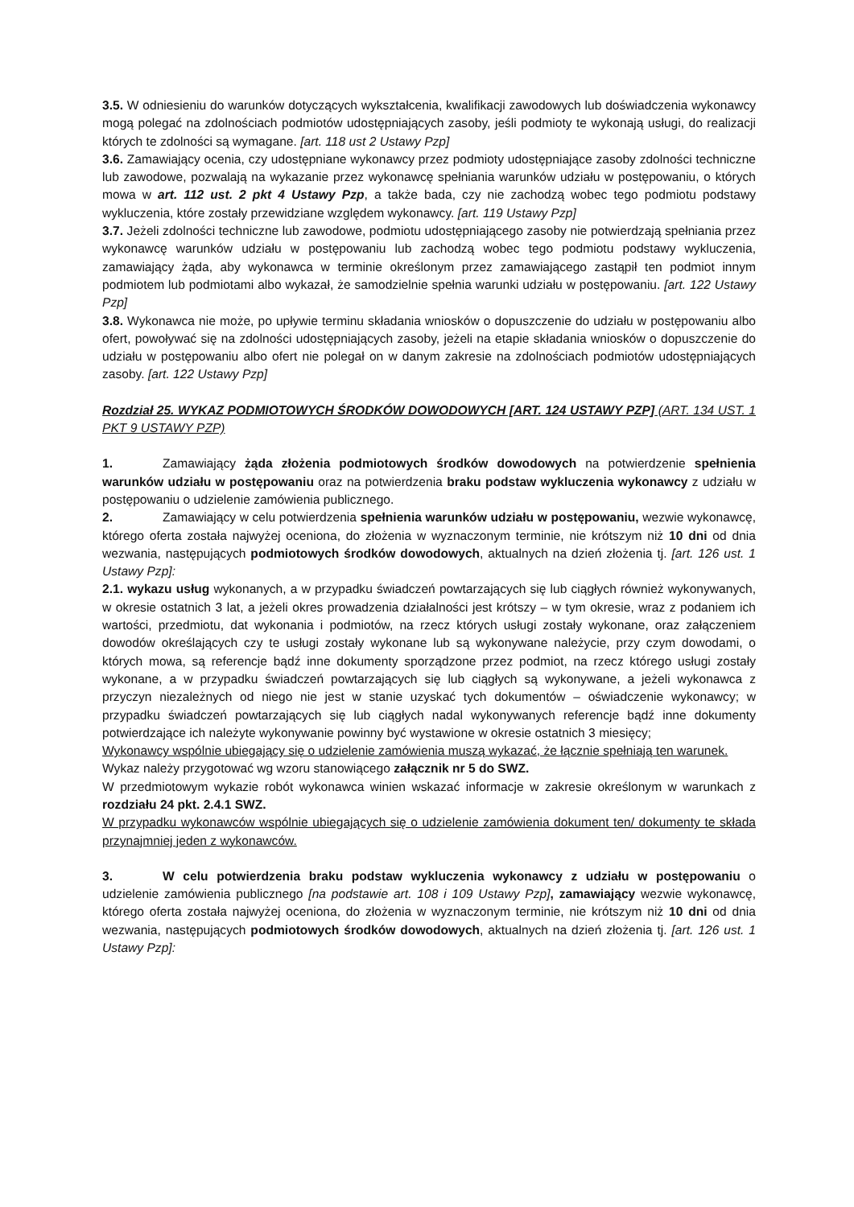3.5. W odniesieniu do warunków dotyczących wykształcenia, kwalifikacji zawodowych lub doświadczenia wykonawcy mogą polegać na zdolnościach podmiotów udostępniających zasoby, jeśli podmioty te wykonają usługi, do realizacji których te zdolności są wymagane. [art. 118 ust 2 Ustawy Pzp]
3.6. Zamawiający ocenia, czy udostępniane wykonawcy przez podmioty udostępniające zasoby zdolności techniczne lub zawodowe, pozwalają na wykazanie przez wykonawcę spełniania warunków udziału w postępowaniu, o których mowa w art. 112 ust. 2 pkt 4 Ustawy Pzp, a także bada, czy nie zachodzą wobec tego podmiotu podstawy wykluczenia, które zostały przewidziane względem wykonawcy. [art. 119 Ustawy Pzp]
3.7. Jeżeli zdolności techniczne lub zawodowe, podmiotu udostępniającego zasoby nie potwierdzają spełniania przez wykonawcę warunków udziału w postępowaniu lub zachodzą wobec tego podmiotu podstawy wykluczenia, zamawiający żąda, aby wykonawca w terminie określonym przez zamawiającego zastąpił ten podmiot innym podmiotem lub podmiotami albo wykazał, że samodzielnie spełnia warunki udziału w postępowaniu. [art. 122 Ustawy Pzp]
3.8. Wykonawca nie może, po upływie terminu składania wniosków o dopuszczenie do udziału w postępowaniu albo ofert, powoływać się na zdolności udostępniających zasoby, jeżeli na etapie składania wniosków o dopuszczenie do udziału w postępowaniu albo ofert nie polegał on w danym zakresie na zdolnościach podmiotów udostępniających zasoby. [art. 122 Ustawy Pzp]
Rozdział 25. WYKAZ PODMIOTOWYCH ŚRODKÓW DOWODOWYCH [ART. 124 USTAWY PZP] (ART. 134 UST. 1 PKT 9 USTAWY PZP)
1. Zamawiający żąda złożenia podmiotowych środków dowodowych na potwierdzenie spełnienia warunków udziału w postępowaniu oraz na potwierdzenia braku podstaw wykluczenia wykonawcy z udziału w postępowaniu o udzielenie zamówienia publicznego.
2. Zamawiający w celu potwierdzenia spełnienia warunków udziału w postępowaniu, wezwie wykonawcę, którego oferta została najwyżej oceniona, do złożenia w wyznaczonym terminie, nie krótszym niż 10 dni od dnia wezwania, następujących podmiotowych środków dowodowych, aktualnych na dzień złożenia tj. [art. 126 ust. 1 Ustawy Pzp]:
2.1. wykazu usług wykonanych, a w przypadku świadczeń powtarzających się lub ciągłych również wykonywanych, w okresie ostatnich 3 lat, a jeżeli okres prowadzenia działalności jest krótszy – w tym okresie, wraz z podaniem ich wartości, przedmiotu, dat wykonania i podmiotów, na rzecz których usługi zostały wykonane, oraz załączeniem dowodów określających czy te usługi zostały wykonane lub są wykonywane należycie, przy czym dowodami, o których mowa, są referencje bądź inne dokumenty sporządzone przez podmiot, na rzecz którego usługi zostały wykonane, a w przypadku świadczeń powtarzających się lub ciągłych są wykonywane, a jeżeli wykonawca z przyczyn niezależnych od niego nie jest w stanie uzyskać tych dokumentów – oświadczenie wykonawcy; w przypadku świadczeń powtarzających się lub ciągłych nadal wykonywanych referencje bądź inne dokumenty potwierdzające ich należyte wykonywanie powinny być wystawione w okresie ostatnich 3 miesięcy;
Wykonawcy wspólnie ubiegający się o udzielenie zamówienia muszą wykazać, że łącznie spełniają ten warunek.
Wykaz należy przygotować wg wzoru stanowiącego załącznik nr 5 do SWZ.
W przedmiotowym wykazie robót wykonawca winien wskazać informacje w zakresie określonym w warunkach z rozdziału 24 pkt. 2.4.1 SWZ.
W przypadku wykonawców wspólnie ubiegających się o udzielenie zamówienia dokument ten/ dokumenty te składa przynajmniej jeden z wykonawców.
3. W celu potwierdzenia braku podstaw wykluczenia wykonawcy z udziału w postępowaniu o udzielenie zamówienia publicznego [na podstawie art. 108 i 109 Ustawy Pzp], zamawiający wezwie wykonawcę, którego oferta została najwyżej oceniona, do złożenia w wyznaczonym terminie, nie krótszym niż 10 dni od dnia wezwania, następujących podmiotowych środków dowodowych, aktualnych na dzień złożenia tj. [art. 126 ust. 1 Ustawy Pzp]: